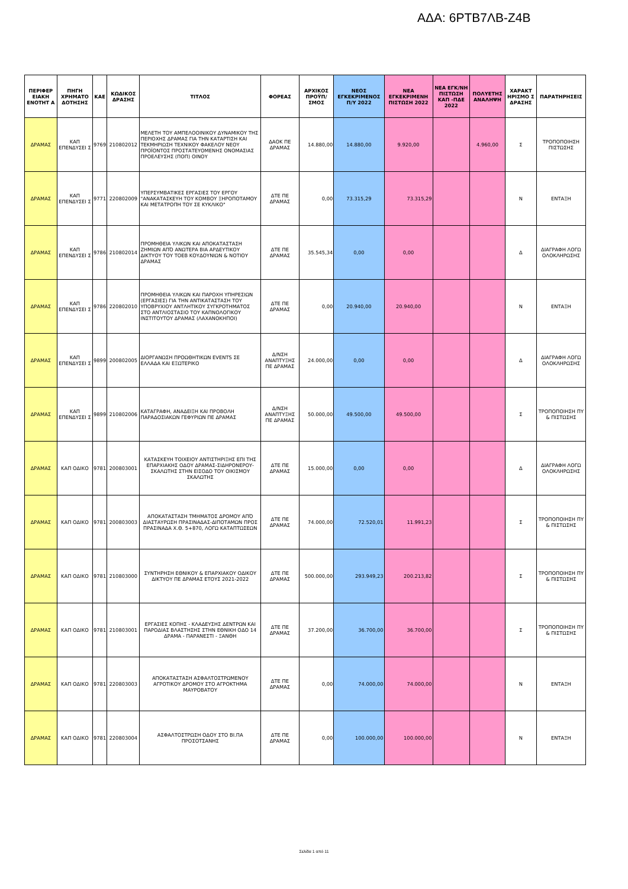ΑΔΑ: 6ΡΤΒ7ΛΒ-Ζ4Β
| ΠΕΡΙΦΕΡ ΕΙΑΚΗ ΕΝΟΤΗΤ Α | ΠΗΓΗ ΧΡΗΜΑΤΟ ΔΟΤΗΣΗΣ | ΚΑΕ | ΚΩΔΙΚΟΣ ΔΡΑΣΗΣ | ΤΙΤΛΟΣ | ΦΟΡΕΑΣ | ΑΡΧΙΚΟΣ ΠΡΟΫΠ/ΣΜΟΣ | ΝΕΟΣ ΕΓΚΕΚΡΙΜΕΝΟΣ Π/Υ 2022 | ΝΕΑ ΕΓΚΕΚΡΙΜΕΝΗ ΠΙΣΤΩΣΗ 2022 | ΝΕΑ ΕΓΚ/ΝΗ ΠΙΣΤΩΣΗ ΚΑΠ -ΠΔΕ 2022 | ΠΟΛΥΕΤΗΣ ΑΝΑΛΗΨΗ | ΧΑΡΑΚΤ ΗΡΙΣΜΟ Σ ΔΡΑΣΗΣ | ΠΑΡΑΤΗΡΗΣΕΙΣ |
| --- | --- | --- | --- | --- | --- | --- | --- | --- | --- | --- | --- | --- |
| ΔΡΑΜΑΣ | ΚΑΠ ΕΠΕΝΔΥΣΕΙ Σ | 9769 | 210802012 | ΜΕΛΕΤΗ ΤΟΥ ΑΜΠΕΛΟΟΙΝΙΚΟΥ ΔΥΝΑΜΙΚΟΥ ΤΗΣ ΠΕΡΙΟΧΗΣ ΔΡΑΜΑΣ ΓΙΑ ΤΗΝ ΚΑΤΑΡΤΙΣΗ ΚΑΙ ΤΕΚΜΗΡΙΩΣΗ ΤΕΧΝΙΚΟΥ ΦΑΚΕΛΟΥ ΝΕΟΥ ΠΡΟΪΟΝΤΟΣ ΠΡΟΣΤΑΤΕΥΟΜΕΝΗΣ ΟΝΟΜΑΣΙΑΣ ΠΡΟΕΛΕΥΣΗΣ (ΠΟΠ) ΟΙΝΟΥ | ΔΑΟΚ ΠΕ ΔΡΑΜΑΣ | 14.880,00 | 14.880,00 | 9.920,00 | | 4.960,00 | Σ | ΤΡΟΠΟΠΟΙΗΣΗ ΠΙΣΤΩΣΗΣ |
| ΔΡΑΜΑΣ | ΚΑΠ ΕΠΕΝΔΥΣΕΙ Σ | 9771 | 220802009 | ΥΠΕΡΣΥΜΒΑΤΙΚΕΣ ΕΡΓΑΣΙΕΣ ΤΟΥ ΕΡΓΟΥ "ΑΝΑΚΑΤΑΣΚΕΥΗ ΤΟΥ ΚΟΜΒΟΥ ΞΗΡΟΠΟΤΑΜΟΥ ΚΑΙ ΜΕΤΑΤΡΟΠΗ ΤΟΥ ΣΕ ΚΥΚΛΙΚΟ" | ΔΤΕ ΠΕ ΔΡΑΜΑΣ | 0,00 | 73.315,29 | 73.315,29 | | | Ν | ΕΝΤΑΞΗ |
| ΔΡΑΜΑΣ | ΚΑΠ ΕΠΕΝΔΥΣΕΙ Σ | 9786 | 210802014 | ΠΡΟΜΗΘΕΙΑ ΥΛΙΚΩΝ ΚΑΙ ΑΠΟΚΑΤΑΣΤΑΣΗ ΖΗΜΙΩΝ ΑΠΌ ΑΝΩΤΕΡΑ ΒΙΑ ΑΡΔΕΥΤΙΚΟΥ ΔΙΚΤΥΟΥ ΤΟΥ ΤΟΕΒ ΚΟΥΔΟΥΝΙΩΝ & ΝΟΤΙΟΥ ΔΡΑΜΑΣ | ΔΤΕ ΠΕ ΔΡΑΜΑΣ | 35.545,34 | 0,00 | 0,00 | | | Δ | ΔΙΑΓΡΑΦΗ ΛΟΓΩ ΟΛΟΚΛΗΡΩΣΗΣ |
| ΔΡΑΜΑΣ | ΚΑΠ ΕΠΕΝΔΥΣΕΙ Σ | 9786 | 220802010 | ΠΡΟΜΗΘΕΙΑ ΥΛΙΚΩΝ ΚΑΙ ΠΑΡΟΧΗ ΥΠΗΡΕΣΙΩΝ (ΕΡΓΑΣΙΕΣ) ΓΙΑ ΤΗΝ ΑΝΤΙΚΑΤΑΣΤΑΣΗ ΤΟΥ ΥΠΟΒΡΥΧΙΟΥ ΑΝΤΛΗΤΙΚΟΥ ΣΥΓΚΡΟΤΗΜΑΤΟΣ ΣΤΟ ΑΝΤΛΙΟΣΤΑΣΙΟ ΤΟΥ ΚΑΠΝΟΛΟΓΙΚΟΥ ΙΝΣΤΙΤΟΥΤΟΥ ΔΡΑΜΑΣ (ΛΑΧΑΝΟΚΗΠΟΙ) | ΔΤΕ ΠΕ ΔΡΑΜΑΣ | 0,00 | 20.940,00 | 20.940,00 | | | Ν | ΕΝΤΑΞΗ |
| ΔΡΑΜΑΣ | ΚΑΠ ΕΠΕΝΔΥΣΕΙ Σ | 9899 | 200802005 | ΔΙΟΡΓΑΝΩΣΗ ΠΡΟΩΘΗΤΙΚΩΝ EVENTS ΣΕ ΕΛΛΑΔΑ ΚΑΙ ΕΞΩΤΕΡΙΚΟ | Δ/ΝΣΗ ΑΝΑΠΤΥΞΗΣ ΠΕ ΔΡΑΜΑΣ | 24.000,00 | 0,00 | 0,00 | | | Δ | ΔΙΑΓΡΑΦΗ ΛΟΓΩ ΟΛΟΚΛΗΡΩΣΗΣ |
| ΔΡΑΜΑΣ | ΚΑΠ ΕΠΕΝΔΥΣΕΙ Σ | 9899 | 210802006 | ΚΑΤΑΓΡΑΦΗ, ΑΝΑΔΕΙΞΗ ΚΑΙ ΠΡΟΒΟΛΗ ΠΑΡΑΔΟΣΙΑΚΩΝ ΓΕΦΥΡΙΩΝ ΠΕ ΔΡΑΜΑΣ | Δ/ΝΣΗ ΑΝΑΠΤΥΞΗΣ ΠΕ ΔΡΑΜΑΣ | 50.000,00 | 49.500,00 | 49.500,00 | | | Σ | ΤΡΟΠΟΠΟΙΗΣΗ ΠΥ & ΠΙΣΤΩΣΗΣ |
| ΔΡΑΜΑΣ | ΚΑΠ ΟΔΙΚΟ | 9781 | 200803001 | ΚΑΤΑΣΚΕΥΗ ΤΟΙΧΕΙΟΥ ΑΝΤΙΣΤΗΡΙΞΗΣ ΕΠΙ ΤΗΣ ΕΠΑΡΧΙΑΚΗΣ ΟΔΟΥ ΔΡΑΜΑΣ-ΣΙΔΗΡΟΝΕΡΟΥ-ΣΚΑΛΩΤΗΣ ΣΤΗΝ ΕΙΣΟΔΟ ΤΟΥ ΟΙΚΙΣΜΟΥ ΣΚΑΛΩΤΗΣ | ΔΤΕ ΠΕ ΔΡΑΜΑΣ | 15.000,00 | 0,00 | 0,00 | | | Δ | ΔΙΑΓΡΑΦΗ ΛΟΓΩ ΟΛΟΚΛΗΡΩΣΗΣ |
| ΔΡΑΜΑΣ | ΚΑΠ ΟΔΙΚΟ | 9781 | 200803003 | ΑΠΟΚΑΤΑΣΤΑΣΗ ΤΜΗΜΑΤΟΣ ΔΡΟΜΟΥ ΑΠΌ ΔΙΑΣΤΑΥΡΩΣΗ ΠΡΑΣΙΝΑΔΑΣ-ΔΙΠΟΤΑΜΩΝ ΠΡΟΣ ΠΡΑΣΙΝΑΔΑ Χ.Θ. 5+870, ΛΟΓΩ ΚΑΤΑΠΤΩΣΕΩΝ | ΔΤΕ ΠΕ ΔΡΑΜΑΣ | 74.000,00 | 72.520,01 | 11.991,23 | | | Σ | ΤΡΟΠΟΠΟΙΗΣΗ ΠΥ & ΠΙΣΤΩΣΗΣ |
| ΔΡΑΜΑΣ | ΚΑΠ ΟΔΙΚΟ | 9781 | 210803000 | ΣΥΝΤΗΡΗΣΗ ΕΘΝΙΚΟΥ & ΕΠΑΡΧΙΑΚΟΥ ΟΔΙΚΟΥ ΔΙΚΤΥΟΥ ΠΕ ΔΡΑΜΑΣ ΕΤΟΥΣ 2021-2022 | ΔΤΕ ΠΕ ΔΡΑΜΑΣ | 500.000,00 | 293.949,23 | 200.213,82 | | | Σ | ΤΡΟΠΟΠΟΙΗΣΗ ΠΥ & ΠΙΣΤΩΣΗΣ |
| ΔΡΑΜΑΣ | ΚΑΠ ΟΔΙΚΟ | 9781 | 210803001 | ΕΡΓΑΣΙΕΣ ΚΟΠΗΣ - ΚΛΑΔΕΥΣΗΣ ΔΕΝΤΡΩΝ ΚΑΙ ΠΑΡΟΔΙΑΣ ΒΛΑΣΤΗΣΗΣ ΣΤΗΝ ΕΘΝΙΚΗ ΟΔΟ 14 ΔΡΑΜΑ - ΠΑΡΑΝΕΣΤΙ - ΞΑΝΘΗ | ΔΤΕ ΠΕ ΔΡΑΜΑΣ | 37.200,00 | 36.700,00 | 36.700,00 | | | Σ | ΤΡΟΠΟΠΟΙΗΣΗ ΠΥ & ΠΙΣΤΩΣΗΣ |
| ΔΡΑΜΑΣ | ΚΑΠ ΟΔΙΚΟ | 9781 | 220803003 | ΑΠΟΚΑΤΑΣΤΑΣΗ ΑΣΦΑΛΤΟΣΤΡΩΜΕΝΟΥ ΑΓΡΟΤΙΚΟΥ ΔΡΟΜΟΥ ΣΤΟ ΑΓΡΟΚΤΗΜΑ ΜΑΥΡΟΒΑΤΟΥ | ΔΤΕ ΠΕ ΔΡΑΜΑΣ | 0,00 | 74.000,00 | 74.000,00 | | | Ν | ΕΝΤΑΞΗ |
| ΔΡΑΜΑΣ | ΚΑΠ ΟΔΙΚΟ | 9781 | 220803004 | ΑΣΦΑΛΤΟΣΤΡΩΣΗ ΟΔΟΥ ΣΤΟ ΒΙ.ΠΑ ΠΡΟΣΟΤΣΑΝΗΣ | ΔΤΕ ΠΕ ΔΡΑΜΑΣ | 0,00 | 100.000,00 | 100.000,00 | | | Ν | ΕΝΤΑΞΗ |
Σελίδα 1 από 11